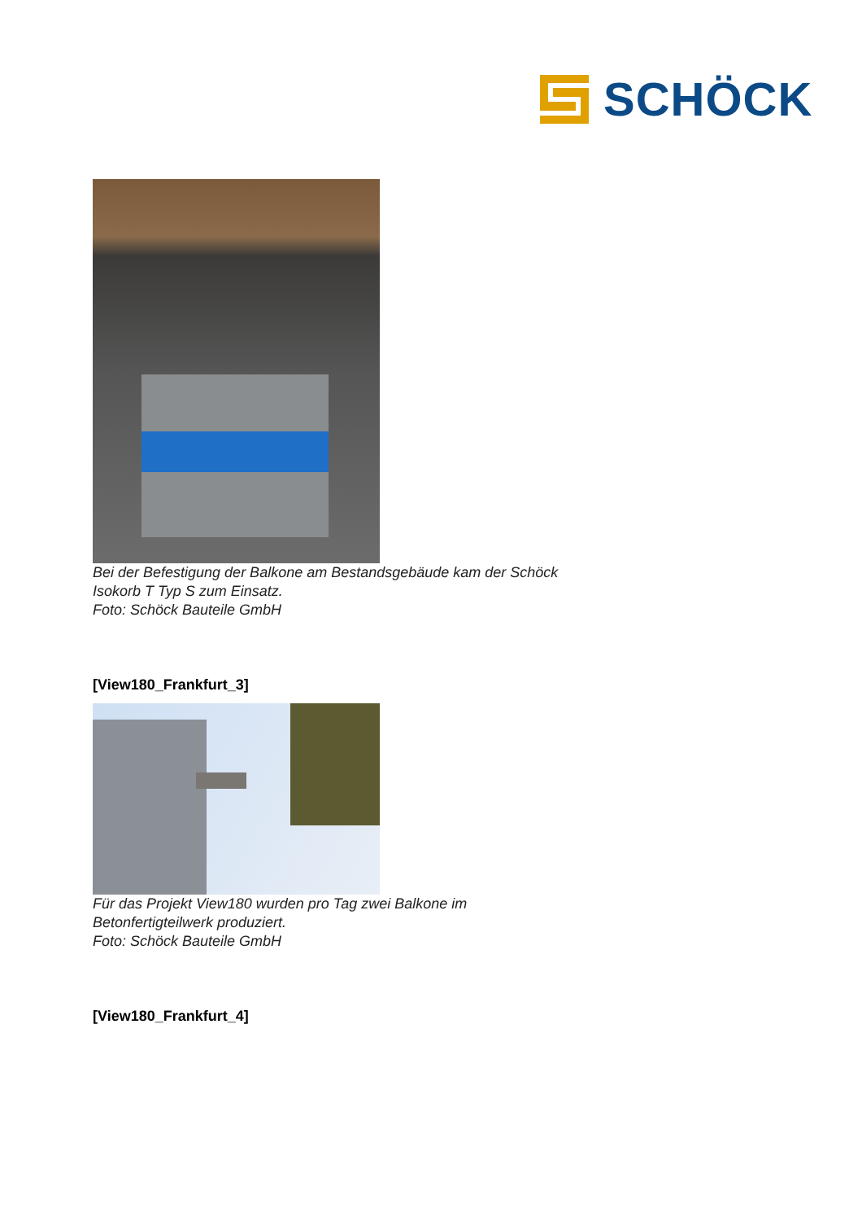SCHÖCK
Bei der Befestigung der Balkone am Bestandsgebäude kam der Schöck
Isokorb T Typ S zum Einsatz.
Foto: Schöck Bauteile GmbH
[View180_Frankfurt_3]
Für das Projekt View180 wurden pro Tag zwei Balkone im
Betonfertigteilwerk produziert.
Foto: Schöck Bauteile GmbH
[View180_Frankfurt_4]